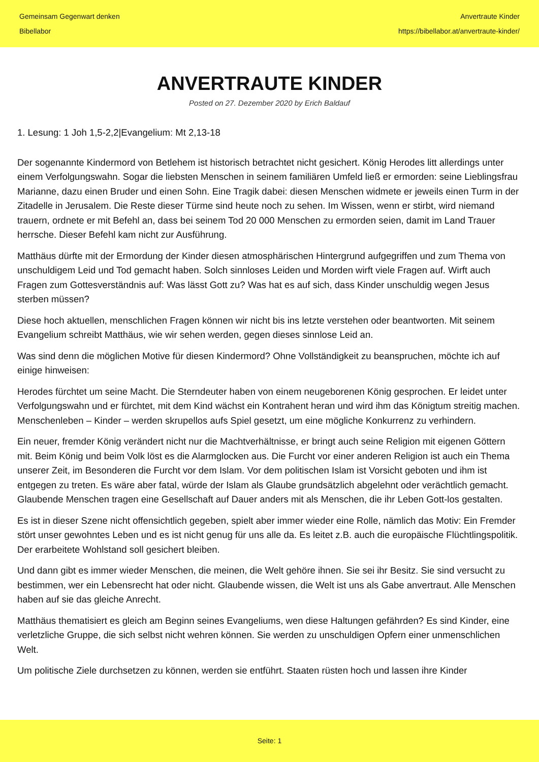Gemeinsam Gegenwart denken
Bibellabor
Anvertraute Kinder
https://bibellabor.at/anvertraute-kinder/
ANVERTRAUTE KINDER
Posted on 27. Dezember 2020 by Erich Baldauf
1. Lesung: 1 Joh 1,5-2,2|Evangelium: Mt 2,13-18
Der sogenannte Kindermord von Betlehem ist historisch betrachtet nicht gesichert. König Herodes litt allerdings unter einem Verfolgungswahn. Sogar die liebsten Menschen in seinem familiären Umfeld ließ er ermorden: seine Lieblingsfrau Marianne, dazu einen Bruder und einen Sohn. Eine Tragik dabei: diesen Menschen widmete er jeweils einen Turm in der Zitadelle in Jerusalem. Die Reste dieser Türme sind heute noch zu sehen. Im Wissen, wenn er stirbt, wird niemand trauern, ordnete er mit Befehl an, dass bei seinem Tod 20 000 Menschen zu ermorden seien, damit im Land Trauer herrsche. Dieser Befehl kam nicht zur Ausführung.
Matthäus dürfte mit der Ermordung der Kinder diesen atmosphärischen Hintergrund aufgegriffen und zum Thema von unschuldigem Leid und Tod gemacht haben. Solch sinnloses Leiden und Morden wirft viele Fragen auf. Wirft auch Fragen zum Gottesverständnis auf: Was lässt Gott zu? Was hat es auf sich, dass Kinder unschuldig wegen Jesus sterben müssen?
Diese hoch aktuellen, menschlichen Fragen können wir nicht bis ins letzte verstehen oder beantworten. Mit seinem Evangelium schreibt Matthäus, wie wir sehen werden, gegen dieses sinnlose Leid an.
Was sind denn die möglichen Motive für diesen Kindermord? Ohne Vollständigkeit zu beanspruchen, möchte ich auf einige hinweisen:
Herodes fürchtet um seine Macht. Die Sterndeuter haben von einem neugeborenen König gesprochen. Er leidet unter Verfolgungswahn und er fürchtet, mit dem Kind wächst ein Kontrahent heran und wird ihm das Königtum streitig machen. Menschenleben – Kinder – werden skrupellos aufs Spiel gesetzt, um eine mögliche Konkurrenz zu verhindern.
Ein neuer, fremder König verändert nicht nur die Machtverhältnisse, er bringt auch seine Religion mit eigenen Göttern mit. Beim König und beim Volk löst es die Alarmglocken aus. Die Furcht vor einer anderen Religion ist auch ein Thema unserer Zeit, im Besonderen die Furcht vor dem Islam. Vor dem politischen Islam ist Vorsicht geboten und ihm ist entgegen zu treten. Es wäre aber fatal, würde der Islam als Glaube grundsätzlich abgelehnt oder verächtlich gemacht. Glaubende Menschen tragen eine Gesellschaft auf Dauer anders mit als Menschen, die ihr Leben Gott-los gestalten.
Es ist in dieser Szene nicht offensichtlich gegeben, spielt aber immer wieder eine Rolle, nämlich das Motiv: Ein Fremder stört unser gewohntes Leben und es ist nicht genug für uns alle da. Es leitet z.B. auch die europäische Flüchtlingspolitik. Der erarbeitete Wohlstand soll gesichert bleiben.
Und dann gibt es immer wieder Menschen, die meinen, die Welt gehöre ihnen. Sie sei ihr Besitz. Sie sind versucht zu bestimmen, wer ein Lebensrecht hat oder nicht. Glaubende wissen, die Welt ist uns als Gabe anvertraut. Alle Menschen haben auf sie das gleiche Anrecht.
Matthäus thematisiert es gleich am Beginn seines Evangeliums, wen diese Haltungen gefährden? Es sind Kinder, eine verletzliche Gruppe, die sich selbst nicht wehren können. Sie werden zu unschuldigen Opfern einer unmenschlichen Welt.
Um politische Ziele durchsetzen zu können, werden sie entführt. Staaten rüsten hoch und lassen ihre Kinder
Seite: 1